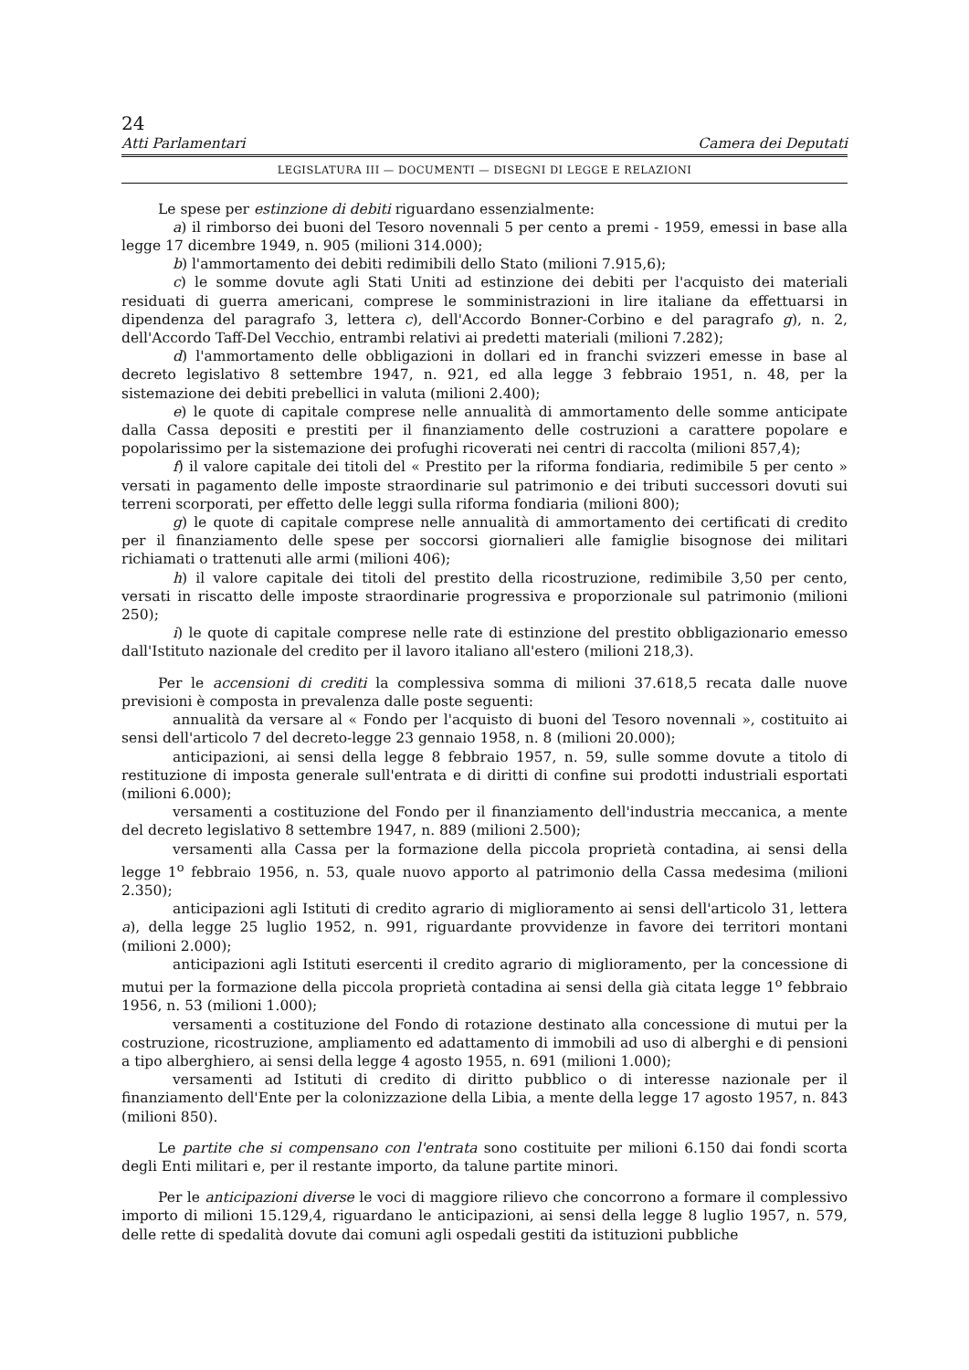24
Atti Parlamentari Camera dei Deputati
LEGISLATURA III — DOCUMENTI — DISEGNI DI LEGGE E RELAZIONI
Le spese per estinzione di debiti riguardano essenzialmente:
a) il rimborso dei buoni del Tesoro novennali 5 per cento a premi - 1959, emessi in base alla legge 17 dicembre 1949, n. 905 (milioni 314.000);
b) l'ammortamento dei debiti redimibili dello Stato (milioni 7.915,6);
c) le somme dovute agli Stati Uniti ad estinzione dei debiti per l'acquisto dei materiali residuati di guerra americani, comprese le somministrazioni in lire italiane da effettuarsi in dipendenza del paragrafo 3, lettera c), dell'Accordo Bonner-Corbino e del paragrafo g), n. 2, dell'Accordo Taff-Del Vecchio, entrambi relativi ai predetti materiali (milioni 7.282);
d) l'ammortamento delle obbligazioni in dollari ed in franchi svizzeri emesse in base al decreto legislativo 8 settembre 1947, n. 921, ed alla legge 3 febbraio 1951, n. 48, per la sistemazione dei debiti prebellici in valuta (milioni 2.400);
e) le quote di capitale comprese nelle annualità di ammortamento delle somme anticipate dalla Cassa depositi e prestiti per il finanziamento delle costruzioni a carattere popolare e popolarissimo per la sistemazione dei profughi ricoverati nei centri di raccolta (milioni 857,4);
f) il valore capitale dei titoli del « Prestito per la riforma fondiaria, redimibile 5 per cento » versati in pagamento delle imposte straordinarie sul patrimonio e dei tributi successori dovuti sui terreni scorporati, per effetto delle leggi sulla riforma fondiaria (milioni 800);
g) le quote di capitale comprese nelle annualità di ammortamento dei certificati di credito per il finanziamento delle spese per soccorsi giornalieri alle famiglie bisognose dei militari richiamati o trattenuti alle armi (milioni 406);
h) il valore capitale dei titoli del prestito della ricostruzione, redimibile 3,50 per cento, versati in riscatto delle imposte straordinarie progressiva e proporzionale sul patrimonio (milioni 250);
i) le quote di capitale comprese nelle rate di estinzione del prestito obbligazionario emesso dall'Istituto nazionale del credito per il lavoro italiano all'estero (milioni 218,3).
Per le accensioni di crediti la complessiva somma di milioni 37.618,5 recata dalle nuove previsioni è composta in prevalenza dalle poste seguenti:
annualità da versare al « Fondo per l'acquisto di buoni del Tesoro novennali », costituito ai sensi dell'articolo 7 del decreto-legge 23 gennaio 1958, n. 8 (milioni 20.000);
anticipazioni, ai sensi della legge 8 febbraio 1957, n. 59, sulle somme dovute a titolo di restituzione di imposta generale sull'entrata e di diritti di confine sui prodotti industriali esportati (milioni 6.000);
versamenti a costituzione del Fondo per il finanziamento dell'industria meccanica, a mente del decreto legislativo 8 settembre 1947, n. 889 (milioni 2.500);
versamenti alla Cassa per la formazione della piccola proprietà contadina, ai sensi della legge 1<sup>o</sup> febbraio 1956, n. 53, quale nuovo apporto al patrimonio della Cassa medesima (milioni 2.350);
anticipazioni agli Istituti di credito agrario di miglioramento ai sensi dell'articolo 31, lettera a), della legge 25 luglio 1952, n. 991, riguardante provvidenze in favore dei territori montani (milioni 2.000);
anticipazioni agli Istituti esercenti il credito agrario di miglioramento, per la concessione di mutui per la formazione della piccola proprietà contadina ai sensi della già citata legge 1<sup>o</sup> febbraio 1956, n. 53 (milioni 1.000);
versamenti a costituzione del Fondo di rotazione destinato alla concessione di mutui per la costruzione, ricostruzione, ampliamento ed adattamento di immobili ad uso di alberghi e di pensioni a tipo alberghiero, ai sensi della legge 4 agosto 1955, n. 691 (milioni 1.000);
versamenti ad Istituti di credito di diritto pubblico o di interesse nazionale per il finanziamento dell'Ente per la colonizzazione della Libia, a mente della legge 17 agosto 1957, n. 843 (milioni 850).
Le partite che si compensano con l'entrata sono costituite per milioni 6.150 dai fondi scorta degli Enti militari e, per il restante importo, da talune partite minori.
Per le anticipazioni diverse le voci di maggiore rilievo che concorrono a formare il complessivo importo di milioni 15.129,4, riguardano le anticipazioni, ai sensi della legge 8 luglio 1957, n. 579, delle rette di spedalità dovute dai comuni agli ospedali gestiti da istituzioni pubbliche